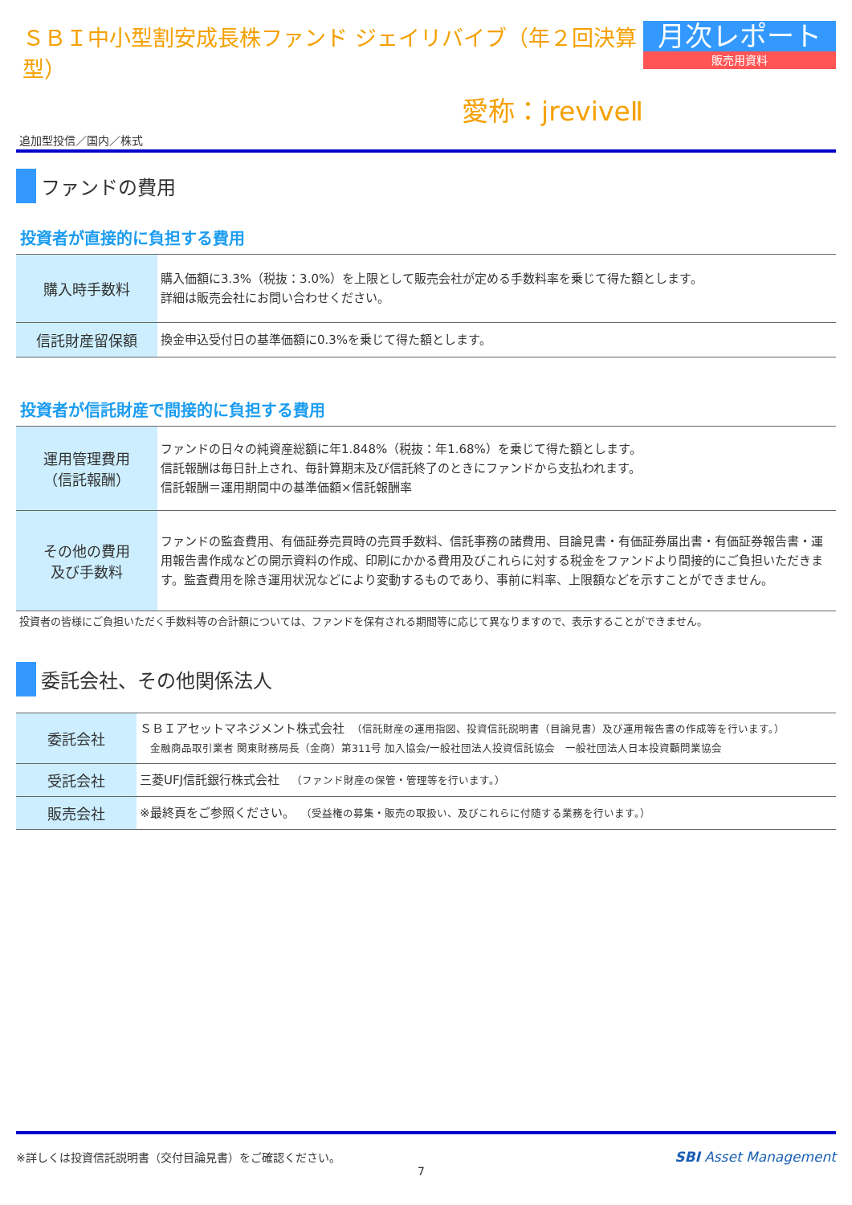ＳＢＩ中小型割安成長株ファンド ジェイリバイブ（年２回決算型）
愛称：jreviveⅡ
月次レポート
販売用資料
追加型投信／国内／株式
ファンドの費用
投資者が直接的に負担する費用
| 購入時手数料 | 購入価額に3.3%（税抜：3.0%）を上限として販売会社が定める手数料率を乗じて得た額とします。 詳細は販売会社にお問い合わせください。 |
| 信託財産留保額 | 換金申込受付日の基準価額に0.3%を乗じて得た額とします。 |
投資者が信託財産で間接的に負担する費用
| 運用管理費用 （信託報酬） | ファンドの日々の純資産総額に年1.848%（税抜：年1.68%）を乗じて得た額とします。 信託報酬は毎日計上され、毎計算期末及び信託終了のときにファンドから支払われます。 信託報酬＝運用期間中の基準価額×信託報酬率 |
| その他の費用 及び手数料 | ファンドの監査費用、有価証券売買時の売買手数料、信託事務の諸費用、目論見書・有価証券届出書・有価証券報告書・運用報告書作成などの開示資料の作成、印刷にかかる費用及びこれらに対する税金をファンドより間接的にご負担いただきます。監査費用を除き運用状況などにより変動するものであり、事前に料率、上限額などを示すことができません。 |
投資者の皆様にご負担いただく手数料等の合計額については、ファンドを保有される期間等に応じて異なりますので、表示することができません。
委託会社、その他関係法人
| 委託会社 | ＳＢＩアセットマネジメント株式会社 （信託財産の運用指図、投資信託説明書（目論見書）及び運用報告書の作成等を行います。） 金融商品取引業者 関東財務局長（金商）第311号 加入協会/一般社団法人投資信託協会 一般社団法人日本投資顧問業協会 |
| 受託会社 | 三菱UFJ信託銀行株式会社 （ファンド財産の保管・管理等を行います。） |
| 販売会社 | ※最終頁をご参照ください。 （受益権の募集・販売の取扱い、及びこれらに付随する業務を行います。） |
※詳しくは投資信託説明書（交付目論見書）をご確認ください。
7
SBI Asset Management